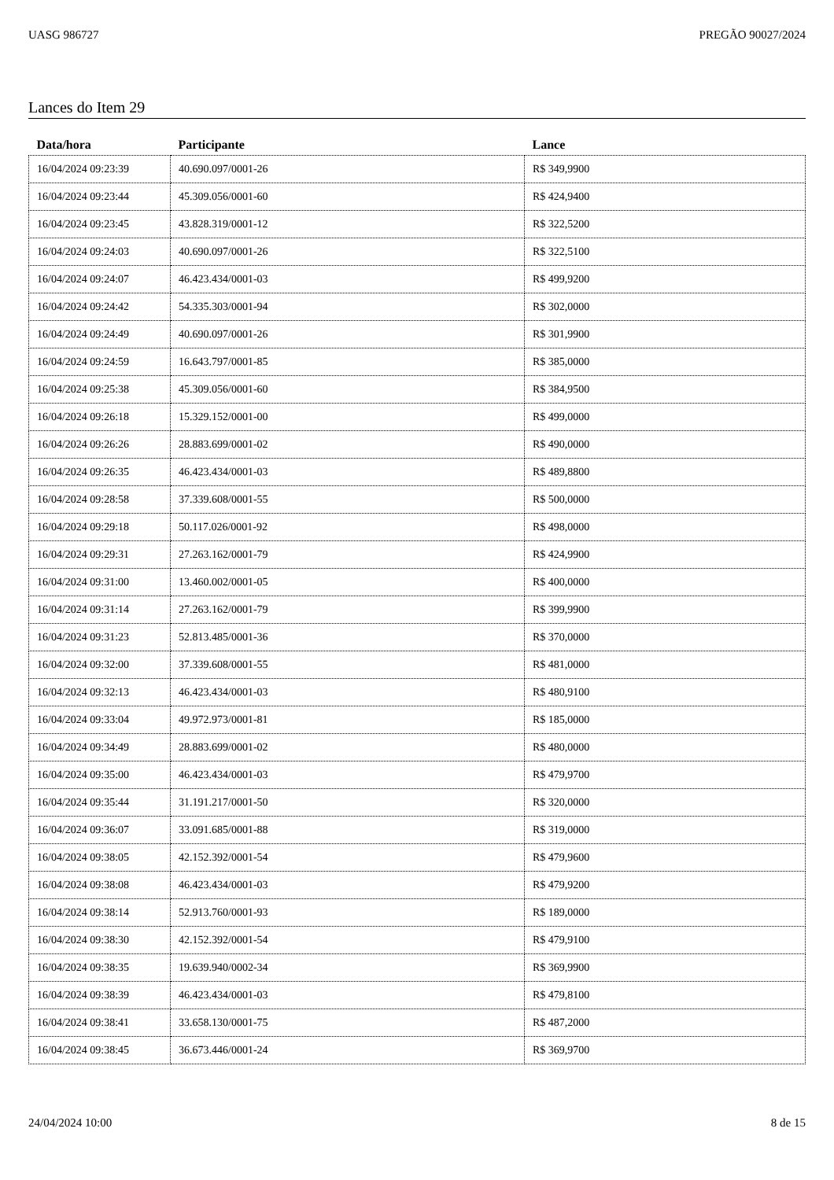UASG 986727 PREGÃO 90027/2024
Lances do Item 29
| Data/hora | Participante | Lance |
| --- | --- | --- |
| 16/04/2024 09:23:39 | 40.690.097/0001-26 | R$ 349,9900 |
| 16/04/2024 09:23:44 | 45.309.056/0001-60 | R$ 424,9400 |
| 16/04/2024 09:23:45 | 43.828.319/0001-12 | R$ 322,5200 |
| 16/04/2024 09:24:03 | 40.690.097/0001-26 | R$ 322,5100 |
| 16/04/2024 09:24:07 | 46.423.434/0001-03 | R$ 499,9200 |
| 16/04/2024 09:24:42 | 54.335.303/0001-94 | R$ 302,0000 |
| 16/04/2024 09:24:49 | 40.690.097/0001-26 | R$ 301,9900 |
| 16/04/2024 09:24:59 | 16.643.797/0001-85 | R$ 385,0000 |
| 16/04/2024 09:25:38 | 45.309.056/0001-60 | R$ 384,9500 |
| 16/04/2024 09:26:18 | 15.329.152/0001-00 | R$ 499,0000 |
| 16/04/2024 09:26:26 | 28.883.699/0001-02 | R$ 490,0000 |
| 16/04/2024 09:26:35 | 46.423.434/0001-03 | R$ 489,8800 |
| 16/04/2024 09:28:58 | 37.339.608/0001-55 | R$ 500,0000 |
| 16/04/2024 09:29:18 | 50.117.026/0001-92 | R$ 498,0000 |
| 16/04/2024 09:29:31 | 27.263.162/0001-79 | R$ 424,9900 |
| 16/04/2024 09:31:00 | 13.460.002/0001-05 | R$ 400,0000 |
| 16/04/2024 09:31:14 | 27.263.162/0001-79 | R$ 399,9900 |
| 16/04/2024 09:31:23 | 52.813.485/0001-36 | R$ 370,0000 |
| 16/04/2024 09:32:00 | 37.339.608/0001-55 | R$ 481,0000 |
| 16/04/2024 09:32:13 | 46.423.434/0001-03 | R$ 480,9100 |
| 16/04/2024 09:33:04 | 49.972.973/0001-81 | R$ 185,0000 |
| 16/04/2024 09:34:49 | 28.883.699/0001-02 | R$ 480,0000 |
| 16/04/2024 09:35:00 | 46.423.434/0001-03 | R$ 479,9700 |
| 16/04/2024 09:35:44 | 31.191.217/0001-50 | R$ 320,0000 |
| 16/04/2024 09:36:07 | 33.091.685/0001-88 | R$ 319,0000 |
| 16/04/2024 09:38:05 | 42.152.392/0001-54 | R$ 479,9600 |
| 16/04/2024 09:38:08 | 46.423.434/0001-03 | R$ 479,9200 |
| 16/04/2024 09:38:14 | 52.913.760/0001-93 | R$ 189,0000 |
| 16/04/2024 09:38:30 | 42.152.392/0001-54 | R$ 479,9100 |
| 16/04/2024 09:38:35 | 19.639.940/0002-34 | R$ 369,9900 |
| 16/04/2024 09:38:39 | 46.423.434/0001-03 | R$ 479,8100 |
| 16/04/2024 09:38:41 | 33.658.130/0001-75 | R$ 487,2000 |
| 16/04/2024 09:38:45 | 36.673.446/0001-24 | R$ 369,9700 |
24/04/2024 10:00 8 de 15